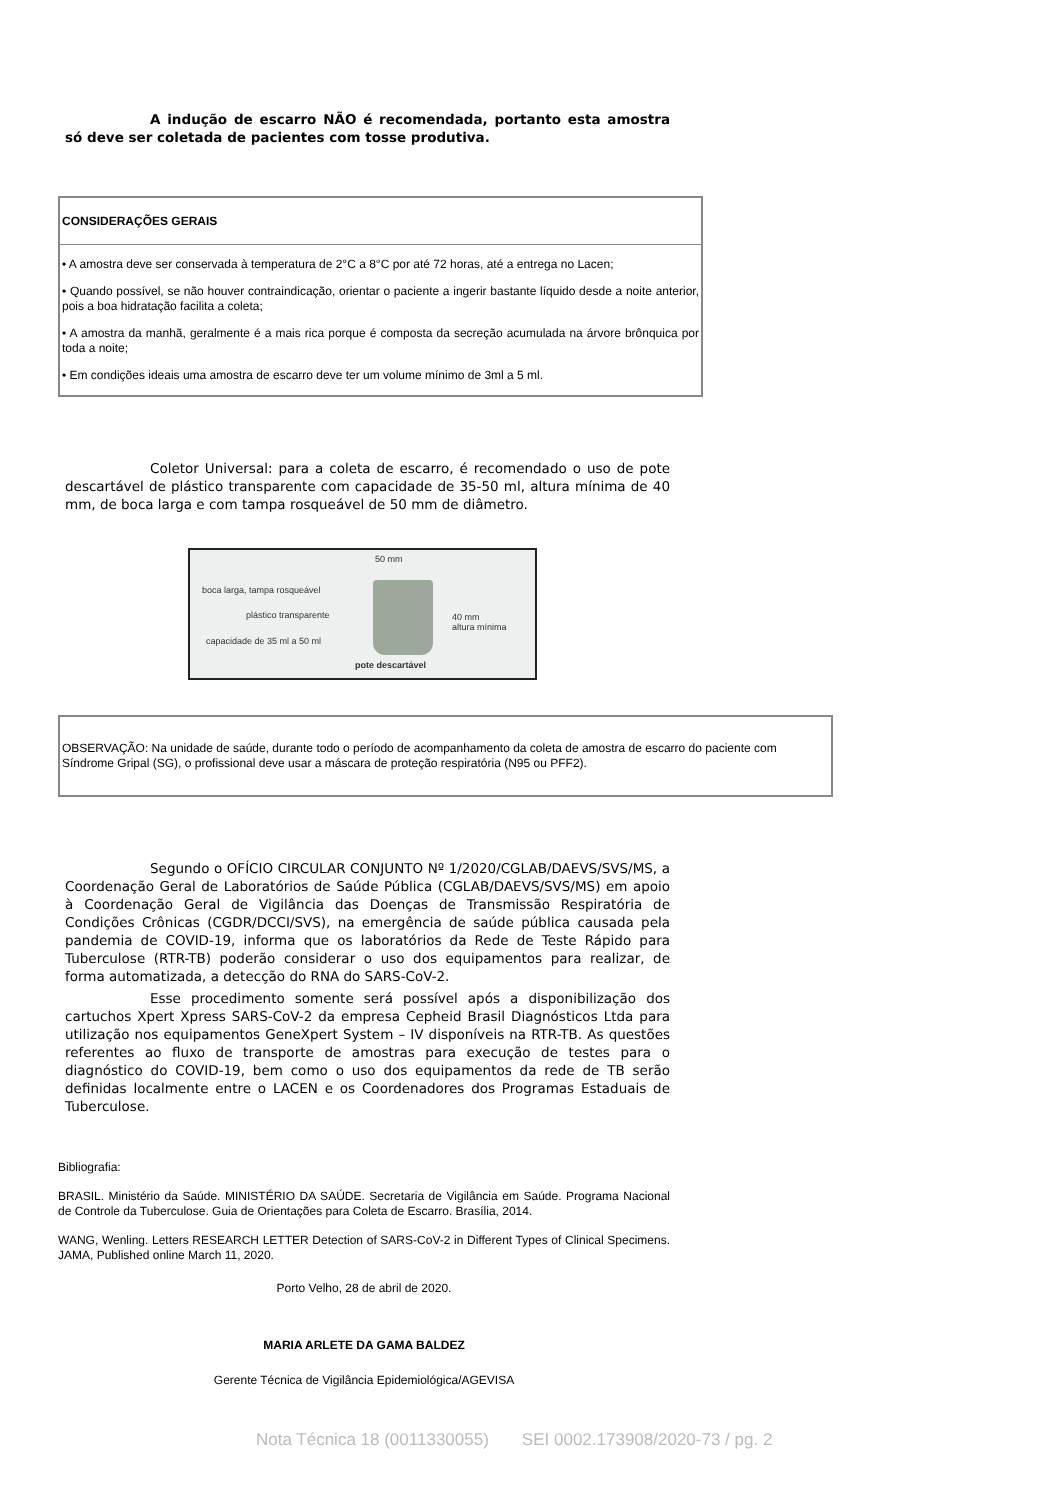A indução de escarro NÃO é recomendada, portanto esta amostra só deve ser coletada de pacientes com tosse produtiva.
| CONSIDERAÇÕES GERAIS |
| • A amostra deve ser conservada à temperatura de 2°C a 8°C por até 72 horas, até a entrega no Lacen; • Quando possível, se não houver contraindicação, orientar o paciente a ingerir bastante líquido desde a noite anterior, pois a boa hidratação facilita a coleta; • A amostra da manhã, geralmente é a mais rica porque é composta da secreção acumulada na árvore brônquica por toda a noite; • Em condições ideais uma amostra de escarro deve ter um volume mínimo de 3ml a 5 ml. |
Coletor Universal: para a coleta de escarro, é recomendado o uso de pote descartável de plástico transparente com capacidade de 35-50 ml, altura mínima de 40 mm, de boca larga e com tampa rosqueável de 50 mm de diâmetro.
50 mm
boca larga, tampa rosqueável
plástico transparente
capacidade de 35 ml a 50 ml
40 mm
altura mínima
pote descartável
| OBSERVAÇÃO: Na unidade de saúde, durante todo o período de acompanhamento da coleta de amostra de escarro do paciente com Síndrome Gripal (SG), o profissional deve usar a máscara de proteção respiratória (N95 ou PFF2). |
Segundo o OFÍCIO CIRCULAR CONJUNTO Nº 1/2020/CGLAB/DAEVS/SVS/MS, a Coordenação Geral de Laboratórios de Saúde Pública (CGLAB/DAEVS/SVS/MS) em apoio à Coordenação Geral de Vigilância das Doenças de Transmissão Respiratória de Condições Crônicas (CGDR/DCCI/SVS), na emergência de saúde pública causada pela pandemia de COVID-19, informa que os laboratórios da Rede de Teste Rápido para Tuberculose (RTR-TB) poderão considerar o uso dos equipamentos para realizar, de forma automatizada, a detecção do RNA do SARS-CoV-2.
Esse procedimento somente será possível após a disponibilização dos cartuchos Xpert Xpress SARS-CoV-2 da empresa Cepheid Brasil Diagnósticos Ltda para utilização nos equipamentos GeneXpert System – IV disponíveis na RTR-TB. As questões referentes ao fluxo de transporte de amostras para execução de testes para o diagnóstico do COVID-19, bem como o uso dos equipamentos da rede de TB serão definidas localmente entre o LACEN e os Coordenadores dos Programas Estaduais de Tuberculose.
Bibliografia:
BRASIL. Ministério da Saúde. MINISTÉRIO DA SAÚDE. Secretaria de Vigilância em Saúde. Programa Nacional de Controle da Tuberculose. Guia de Orientações para Coleta de Escarro. Brasília, 2014.
WANG, Wenling. Letters RESEARCH LETTER Detection of SARS-CoV-2 in Different Types of Clinical Specimens. JAMA, Published online March 11, 2020.
Porto Velho, 28 de abril de 2020.
MARIA ARLETE DA GAMA BALDEZ
Gerente Técnica de Vigilância Epidemiológica/AGEVISA
Nota Técnica 18 (0011330055) SEI 0002.173908/2020-73 / pg. 2